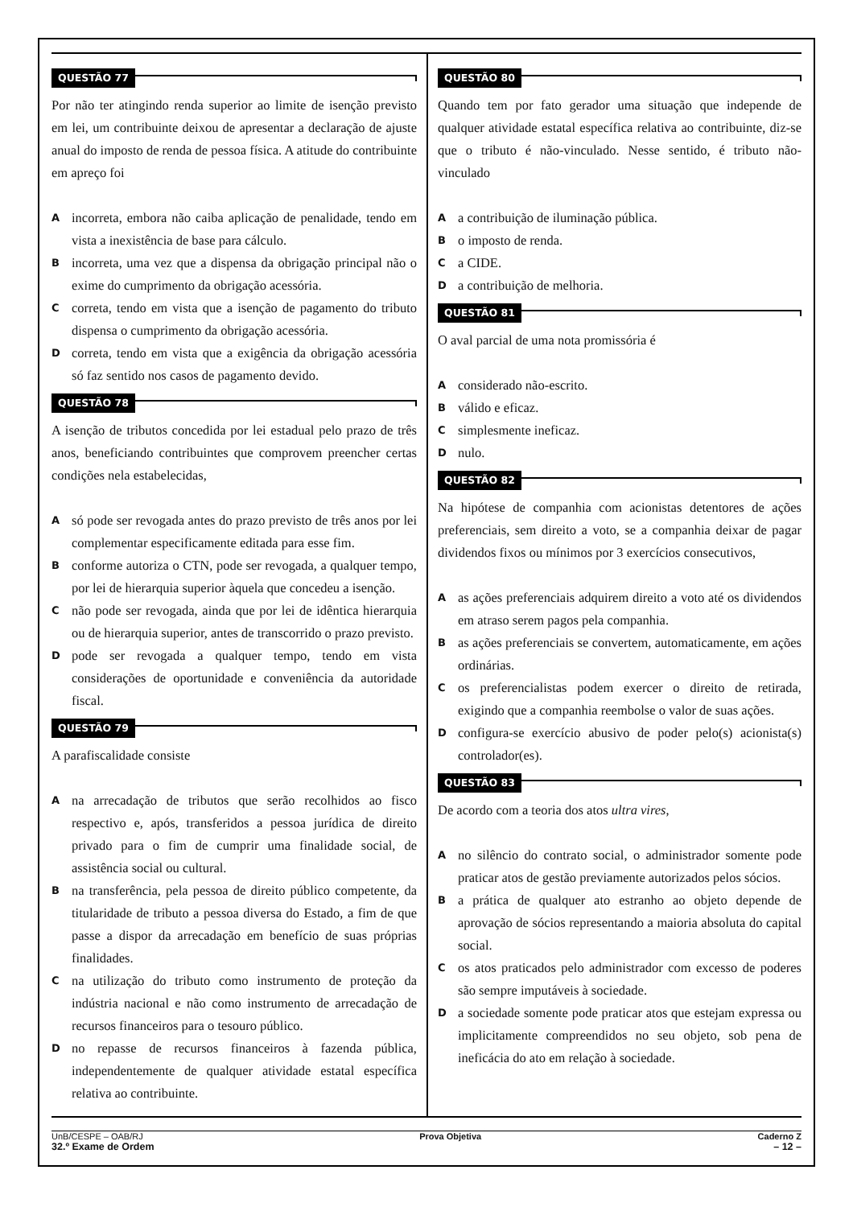QUESTÃO 77
Por não ter atingindo renda superior ao limite de isenção previsto em lei, um contribuinte deixou de apresentar a declaração de ajuste anual do imposto de renda de pessoa física. A atitude do contribuinte em apreço foi
A
incorreta, embora não caiba aplicação de penalidade, tendo em vista a inexistência de base para cálculo.
B
incorreta, uma vez que a dispensa da obrigação principal não o exime do cumprimento da obrigação acessória.
C
correta, tendo em vista que a isenção de pagamento do tributo dispensa o cumprimento da obrigação acessória.
D
correta, tendo em vista que a exigência da obrigação acessória só faz sentido nos casos de pagamento devido.
QUESTÃO 78
A isenção de tributos concedida por lei estadual pelo prazo de três anos, beneficiando contribuintes que comprovem preencher certas condições nela estabelecidas,
A
só pode ser revogada antes do prazo previsto de três anos por lei complementar especificamente editada para esse fim.
B
conforme autoriza o CTN, pode ser revogada, a qualquer tempo, por lei de hierarquia superior àquela que concedeu a isenção.
C
não pode ser revogada, ainda que por lei de idêntica hierarquia ou de hierarquia superior, antes de transcorrido o prazo previsto.
D
pode ser revogada a qualquer tempo, tendo em vista considerações de oportunidade e conveniência da autoridade fiscal.
QUESTÃO 79
A parafiscalidade consiste
A
na arrecadação de tributos que serão recolhidos ao fisco respectivo e, após, transferidos a pessoa jurídica de direito privado para o fim de cumprir uma finalidade social, de assistência social ou cultural.
B
na transferência, pela pessoa de direito público competente, da titularidade de tributo a pessoa diversa do Estado, a fim de que passe a dispor da arrecadação em benefício de suas próprias finalidades.
C
na utilização do tributo como instrumento de proteção da indústria nacional e não como instrumento de arrecadação de recursos financeiros para o tesouro público.
D
no repasse de recursos financeiros à fazenda pública, independentemente de qualquer atividade estatal específica relativa ao contribuinte.
QUESTÃO 80
Quando tem por fato gerador uma situação que independe de qualquer atividade estatal específica relativa ao contribuinte, diz-se que o tributo é não-vinculado. Nesse sentido, é tributo não-vinculado
A
a contribuição de iluminação pública.
B
o imposto de renda.
C
a CIDE.
D
a contribuição de melhoria.
QUESTÃO 81
O aval parcial de uma nota promissória é
A
considerado não-escrito.
B
válido e eficaz.
C
simplesmente ineficaz.
D
nulo.
QUESTÃO 82
Na hipótese de companhia com acionistas detentores de ações preferenciais, sem direito a voto, se a companhia deixar de pagar dividendos fixos ou mínimos por 3 exercícios consecutivos,
A
as ações preferenciais adquirem direito a voto até os dividendos em atraso serem pagos pela companhia.
B
as ações preferenciais se convertem, automaticamente, em ações ordinárias.
C
os preferencialistas podem exercer o direito de retirada, exigindo que a companhia reembolse o valor de suas ações.
D
configura-se exercício abusivo de poder pelo(s) acionista(s) controlador(es).
QUESTÃO 83
De acordo com a teoria dos atos ultra vires,
A
no silêncio do contrato social, o administrador somente pode praticar atos de gestão previamente autorizados pelos sócios.
B
a prática de qualquer ato estranho ao objeto depende de aprovação de sócios representando a maioria absoluta do capital social.
C
os atos praticados pelo administrador com excesso de poderes são sempre imputáveis à sociedade.
D
a sociedade somente pode praticar atos que estejam expressa ou implicitamente compreendidos no seu objeto, sob pena de ineficácia do ato em relação à sociedade.
UnB/CESPE – OAB/RJ Prova Objetiva Caderno Z
32.º Exame de Ordem – 12 –